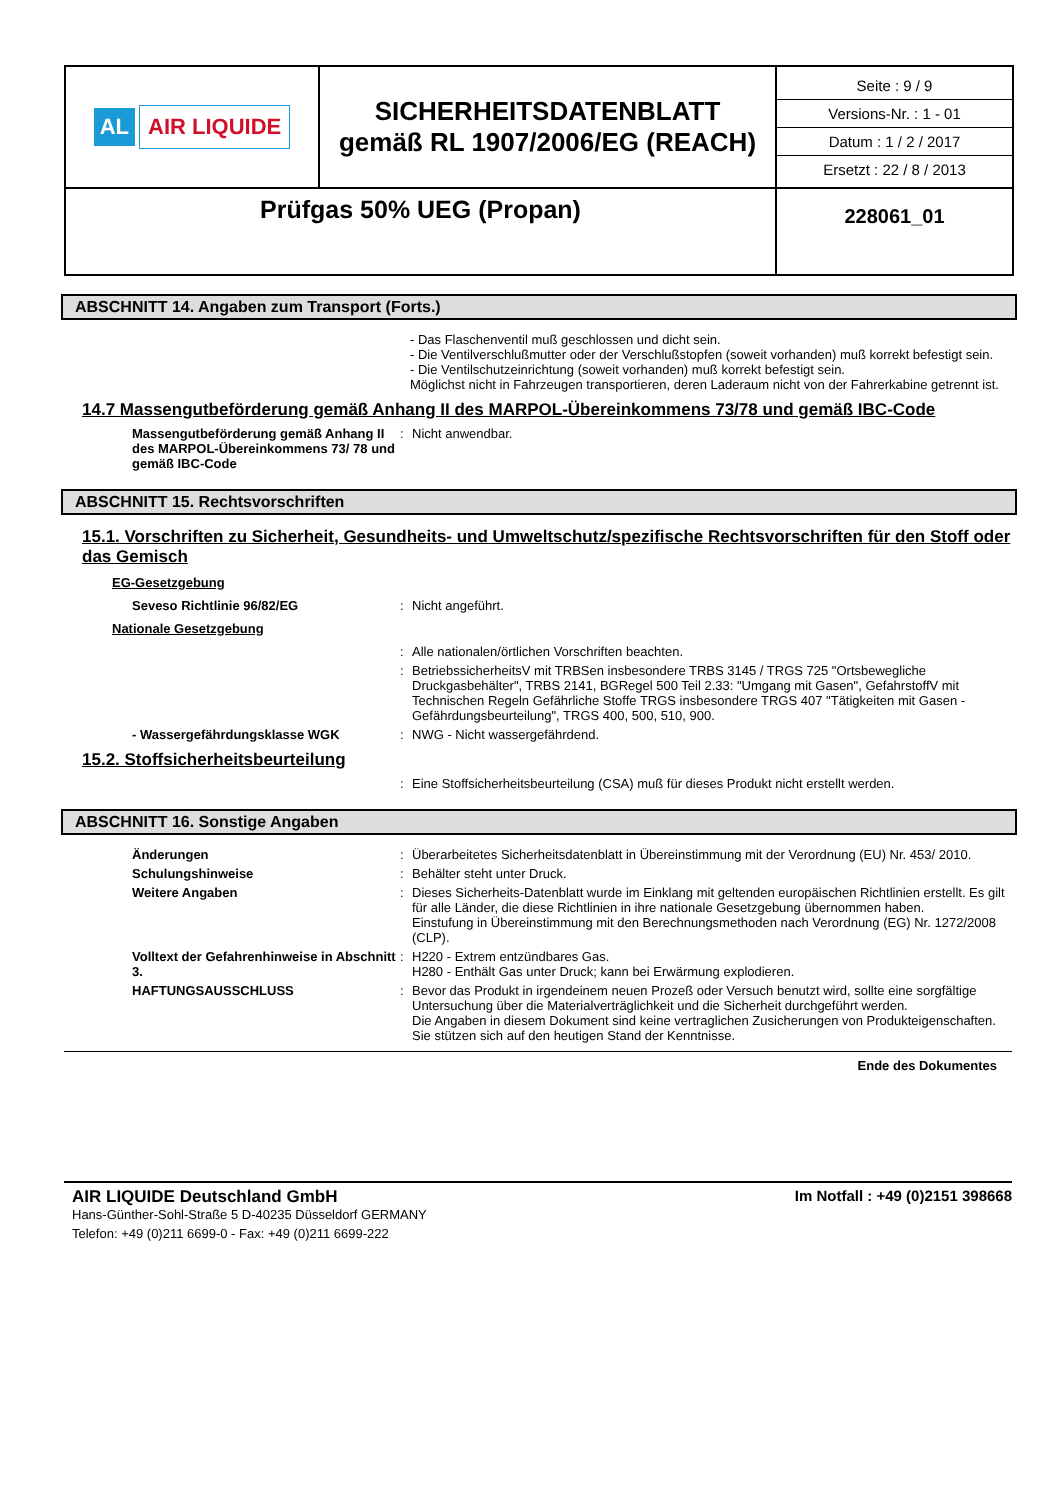| AL AIR LIQUIDE | SICHERHEITSDATENBLATT gemäß RL 1907/2006/EG (REACH) | Seite : 9 / 9 Versions-Nr. : 1 - 01 Datum : 1 / 2 / 2017 Ersetzt : 22 / 8 / 2013 |
| Prüfgas 50% UEG (Propan) | | 228061_01 |
ABSCHNITT 14. Angaben zum Transport (Forts.)
- Das Flaschenventil muß geschlossen und dicht sein.
- Die Ventilverschlußmutter oder der Verschlußstopfen (soweit vorhanden) muß korrekt befestigt sein.
- Die Ventilschutzeinrichtung (soweit vorhanden) muß korrekt befestigt sein.
Möglichst nicht in Fahrzeugen transportieren, deren Laderaum nicht von der Fahrerkabine getrennt ist.
14.7 Massengutbeförderung gemäß Anhang II des MARPOL-Übereinkommens 73/78 und gemäß IBC-Code
Massengutbeförderung gemäß Anhang II des MARPOL-Übereinkommens 73/ 78 und gemäß IBC-Code
: Nicht anwendbar.
ABSCHNITT 15. Rechtsvorschriften
15.1. Vorschriften zu Sicherheit, Gesundheits- und Umweltschutz/spezifische Rechtsvorschriften für den Stoff oder das Gemisch
EG-Gesetzgebung
Seveso Richtlinie 96/82/EG : Nicht angeführt.
Nationale Gesetzgebung
: Alle nationalen/örtlichen Vorschriften beachten.
: BetriebssicherheitsV mit TRBSen insbesondere TRBS 3145 / TRGS 725 "Ortsbewegliche Druckgasbehälter", TRBS 2141, BGRegel 500 Teil 2.33: "Umgang mit Gasen", GefahrstoffV mit Technischen Regeln Gefährliche Stoffe TRGS insbesondere TRGS 407 "Tätigkeiten mit Gasen - Gefährdungsbeurteilung", TRGS 400, 500, 510, 900.
- Wassergefährdungsklasse WGK : NWG - Nicht wassergefährdend.
15.2. Stoffsicherheitsbeurteilung
: Eine Stoffsicherheitsbeurteilung (CSA) muß für dieses Produkt nicht erstellt werden.
ABSCHNITT 16. Sonstige Angaben
Änderungen : Überarbeitetes Sicherheitsdatenblatt in Übereinstimmung mit der Verordnung (EU) Nr. 453/ 2010.
Schulungshinweise : Behälter steht unter Druck.
Weitere Angaben : Dieses Sicherheits-Datenblatt wurde im Einklang mit geltenden europäischen Richtlinien erstellt. Es gilt für alle Länder, die diese Richtlinien in ihre nationale Gesetzgebung übernommen haben.
Einstufung in Übereinstimmung mit den Berechnungsmethoden nach Verordnung (EG) Nr. 1272/2008 (CLP).
Volltext der Gefahrenhinweise in Abschnitt 3.
: H220 - Extrem entzündbares Gas.
H280 - Enthält Gas unter Druck; kann bei Erwärmung explodieren.
HAFTUNGSAUSSCHLUSS : Bevor das Produkt in irgendeinem neuen Prozeß oder Versuch benutzt wird, sollte eine sorgfältige Untersuchung über die Materialverträglichkeit und die Sicherheit durchgeführt werden.
Die Angaben in diesem Dokument sind keine vertraglichen Zusicherungen von Produkteigenschaften. Sie stützen sich auf den heutigen Stand der Kenntnisse.
Ende des Dokumentes
AIR LIQUIDE Deutschland GmbH
Hans-Günther-Sohl-Straße 5 D-40235 Düsseldorf GERMANY
Telefon: +49 (0)211 6699-0 - Fax: +49 (0)211 6699-222
Im Notfall : +49 (0)2151 398668